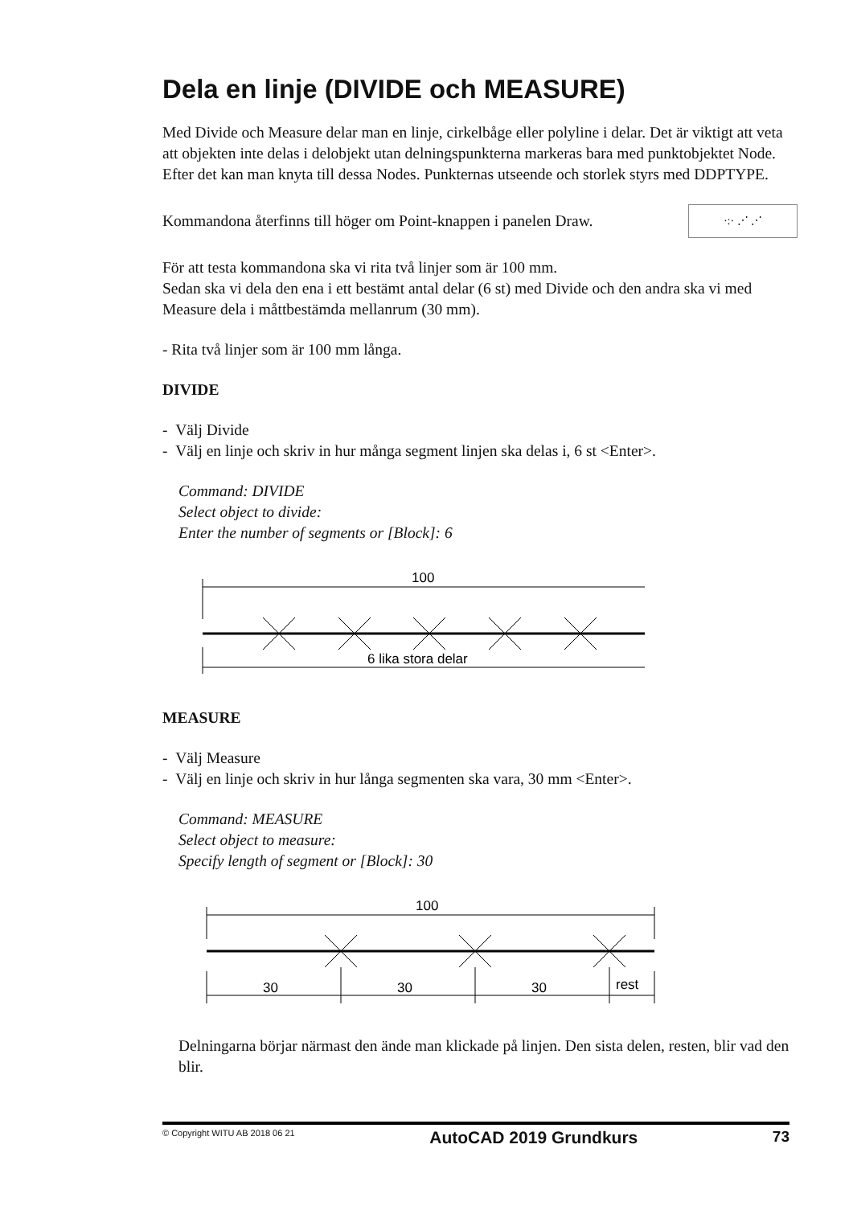Dela en linje (DIVIDE och MEASURE)
Med Divide och Measure delar man en linje, cirkelbåge eller polyline i delar. Det är viktigt att veta att objekten inte delas i delobjekt utan delningspunkterna markeras bara med punktobjektet Node. Efter det kan man knyta till dessa Nodes. Punkternas utseende och storlek styrs med DDPTYPE.
Kommandona återfinns till höger om Point-knappen i panelen Draw. ·:· ⋰ ⋰
För att testa kommandona ska vi rita två linjer som är 100 mm.
Sedan ska vi dela den ena i ett bestämt antal delar (6 st) med Divide och den andra ska vi med Measure dela i måttbestämda mellanrum (30 mm).
- Rita två linjer som är 100 mm långa.
DIVIDE
- Välj Divide
- Välj en linje och skriv in hur många segment linjen ska delas i, 6 st <Enter>.
Command: DIVIDE
Select object to divide:
Enter the number of segments or [Block]: 6
100
6 lika stora delar
MEASURE
- Välj Measure
- Välj en linje och skriv in hur långa segmenten ska vara, 30 mm <Enter>.
Command: MEASURE
Select object to measure:
Specify length of segment or [Block]: 30
100
30
30
30
rest
Delningarna börjar närmast den ände man klickade på linjen. Den sista delen, resten, blir vad den blir.
© Copyright WITU AB 2018 06 21 AutoCAD 2019 Grundkurs 73